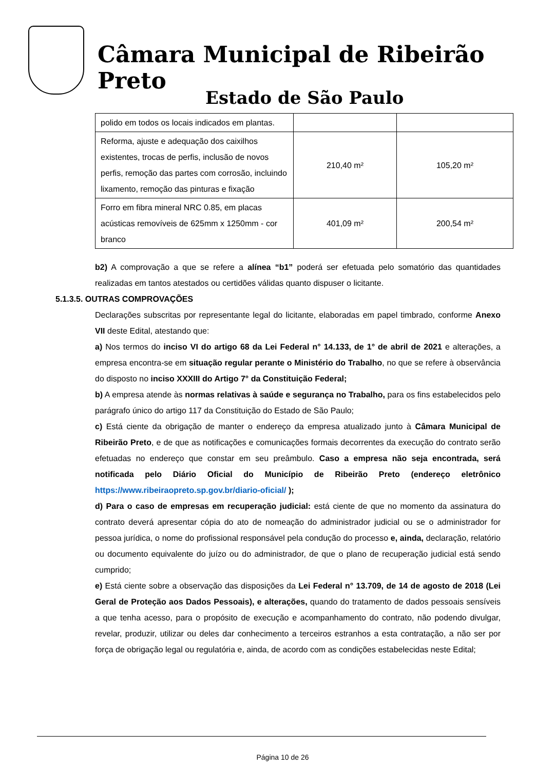Câmara Municipal de Ribeirão Preto
Estado de São Paulo
| polido em todos os locais indicados em plantas. | | |
| Reforma, ajuste e adequação dos caixilhos existentes, trocas de perfis, inclusão de novos perfis, remoção das partes com corrosão, incluindo lixamento, remoção das pinturas e fixação | 210,40 m² | 105,20 m² |
| Forro em fibra mineral NRC 0.85, em placas acústicas removíveis de 625mm x 1250mm - cor branco | 401,09 m² | 200,54 m² |
b2) A comprovação a que se refere a alínea “b1” poderá ser efetuada pelo somatório das quantidades realizadas em tantos atestados ou certidões válidas quanto dispuser o licitante.
5.1.3.5. OUTRAS COMPROVAÇÕES
Declarações subscritas por representante legal do licitante, elaboradas em papel timbrado, conforme Anexo VII deste Edital, atestando que:
a) Nos termos do inciso VI do artigo 68 da Lei Federal n° 14.133, de 1° de abril de 2021 e alterações, a empresa encontra-se em situação regular perante o Ministério do Trabalho, no que se refere à observância do disposto no inciso XXXIII do Artigo 7° da Constituição Federal;
b) A empresa atende às normas relativas à saúde e segurança no Trabalho, para os fins estabelecidos pelo parágrafo único do artigo 117 da Constituição do Estado de São Paulo;
c) Está ciente da obrigação de manter o endereço da empresa atualizado junto à Câmara Municipal de Ribeirão Preto, e de que as notificações e comunicações formais decorrentes da execução do contrato serão efetuadas no endereço que constar em seu preâmbulo. Caso a empresa não seja encontrada, será notificada pelo Diário Oficial do Município de Ribeirão Preto (endereço eletrônico https://www.ribeiraopreto.sp.gov.br/diario-oficial/ );
d) Para o caso de empresas em recuperação judicial: está ciente de que no momento da assinatura do contrato deverá apresentar cópia do ato de nomeação do administrador judicial ou se o administrador for pessoa jurídica, o nome do profissional responsável pela condução do processo e, ainda, declaração, relatório ou documento equivalente do juízo ou do administrador, de que o plano de recuperação judicial está sendo cumprido;
e) Está ciente sobre a observação das disposições da Lei Federal n° 13.709, de 14 de agosto de 2018 (Lei Geral de Proteção aos Dados Pessoais), e alterações, quando do tratamento de dados pessoais sensíveis a que tenha acesso, para o propósito de execução e acompanhamento do contrato, não podendo divulgar, revelar, produzir, utilizar ou deles dar conhecimento a terceiros estranhos a esta contratação, a não ser por força de obrigação legal ou regulatória e, ainda, de acordo com as condições estabelecidas neste Edital;
Página 10 de 26